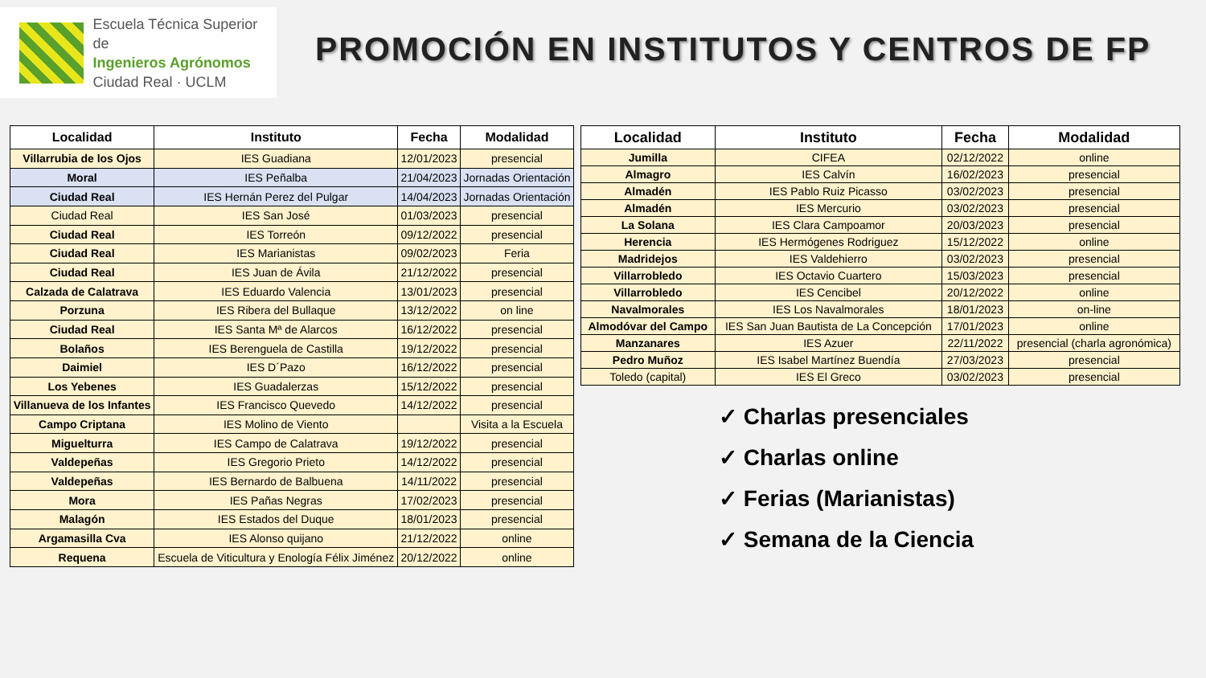Escuela Técnica Superior de
Ingenieros Agrónomos
Ciudad Real · UCLM
PROMOCIÓN EN INSTITUTOS Y CENTROS DE FP
| Localidad | Instituto | Fecha | Modalidad |
| --- | --- | --- | --- |
| Villarrubia de los Ojos | IES Guadiana | 12/01/2023 | presencial |
| Moral | IES Peñalba | 21/04/2023 | Jornadas Orientación |
| Ciudad Real | IES Hernán Perez del Pulgar | 14/04/2023 | Jornadas Orientación |
| Ciudad Real | IES San José | 01/03/2023 | presencial |
| Ciudad Real | IES Torreón | 09/12/2022 | presencial |
| Ciudad Real | IES Marianistas | 09/02/2023 | Feria |
| Ciudad Real | IES Juan de Ávila | 21/12/2022 | presencial |
| Calzada de Calatrava | IES Eduardo Valencia | 13/01/2023 | presencial |
| Porzuna | IES Ribera del Bullaque | 13/12/2022 | on line |
| Ciudad Real | IES Santa Mª de Alarcos | 16/12/2022 | presencial |
| Bolaños | IES Berenguela de Castilla | 19/12/2022 | presencial |
| Daimiel | IES D´Pazo | 16/12/2022 | presencial |
| Los Yebenes | IES Guadalerzas | 15/12/2022 | presencial |
| Villanueva de los Infantes | IES Francisco Quevedo | 14/12/2022 | presencial |
| Campo Criptana | IES Molino de Viento | | Visita a la Escuela |
| Miguelturra | IES Campo de Calatrava | 19/12/2022 | presencial |
| Valdepeñas | IES Gregorio Prieto | 14/12/2022 | presencial |
| Valdepeñas | IES Bernardo de Balbuena | 14/11/2022 | presencial |
| Mora | IES Pañas Negras | 17/02/2023 | presencial |
| Malagón | IES Estados del Duque | 18/01/2023 | presencial |
| Argamasilla Cva | IES Alonso quijano | 21/12/2022 | online |
| Requena | Escuela de Viticultura y Enología Félix Jiménez | 20/12/2022 | online |
| Localidad | Instituto | Fecha | Modalidad |
| --- | --- | --- | --- |
| Jumilla | CIFEA | 02/12/2022 | online |
| Almagro | IES Calvín | 16/02/2023 | presencial |
| Almadén | IES Pablo Ruiz Picasso | 03/02/2023 | presencial |
| Almadén | IES Mercurio | 03/02/2023 | presencial |
| La Solana | IES Clara Campoamor | 20/03/2023 | presencial |
| Herencia | IES Hermógenes Rodriguez | 15/12/2022 | online |
| Madridejos | IES Valdehierro | 03/02/2023 | presencial |
| Villarrobledo | IES Octavio Cuartero | 15/03/2023 | presencial |
| Villarrobledo | IES Cencibel | 20/12/2022 | online |
| Navalmorales | IES Los Navalmorales | 18/01/2023 | on-line |
| Almodóvar del Campo | IES San Juan Bautista de La Concepción | 17/01/2023 | online |
| Manzanares | IES Azuer | 22/11/2022 | presencial (charla agronómica) |
| Pedro Muñoz | IES Isabel Martínez Buendía | 27/03/2023 | presencial |
| Toledo (capital) | IES El Greco | 03/02/2023 | presencial |
✓ Charlas presenciales
✓ Charlas online
✓ Ferias (Marianistas)
✓ Semana de la Ciencia